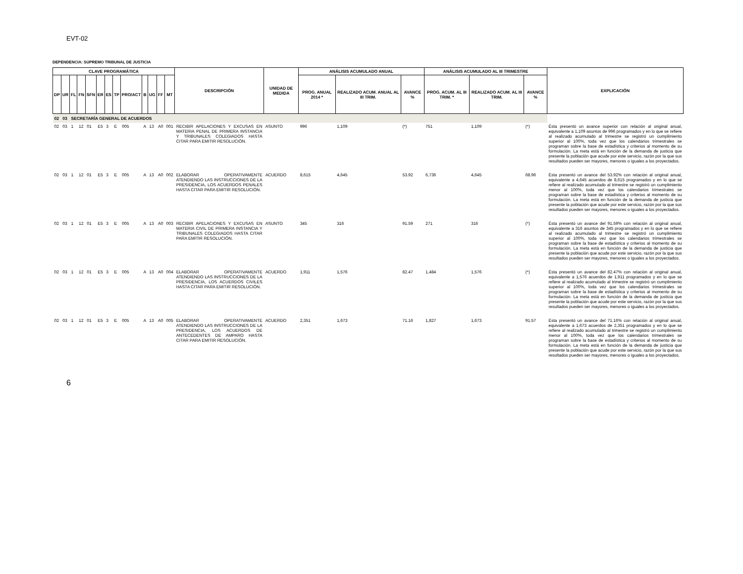EVT-02
DEPENDENCIA: SUPREMO TRIBUNAL DE JUSTICIA
| CLAVE PROGRAMÁTICA | | | | | | | | | | | | | DESCRIPCIÓN | UNIDAD DE MEDIDA | ANÁLISIS ACUMULADO ANUAL | | | ANÁLISIS ACUMULADO AL III TRIMESTRE | | | EXPLICACIÓN |
| --- | --- | --- | --- | --- | --- | --- | --- | --- | --- | --- | --- | --- | --- | --- | --- | --- | --- | --- | --- | --- | --- |
| DP | UR | FL | FN | SFN | ER | ES | TP | PRO/ACT | B | UG | FF | MT | | | PROG. ANUAL 2014 * | REALIZADO ACUM. ANUAL AL III TRIM. | AVANCE % | PROG. ACUM. AL III TRIM. * | REALIZADO ACUM. AL III TRIM. | AVANCE % | |
| 02 | 03 | SECRETARÍA GENERAL DE ACUERDOS | | | | | | | | | | | | | | | | | | | |
| 02 | 03 | 1 | 12 | 01 | E5 | 3 | E | 005 | A | 13 | A0 | 001 | RECIBIR APELACIONES Y EXCUSAS EN MATERIA PENAL DE PRIMERA INSTANCIA Y TRIBUNALES COLEGIADOS HASTA CITAR PARA EMITIR RESOLUCIÓN. | ASUNTO | 996 | 1,109 | (*) | 751 | 1,109 | (*) | Ésta presentó un avance superior con relación al original anual, equivalente a 1,109 asuntos de 996 programados y en lo que se refiere al realizado acumulado al trimestre se registró un cumplimiento superior al 100%, toda vez que los calendarios trimestrales se programan sobre la base de estadística y criterios al momento de su formulación. La meta está en función de la demanda de justicia que presente la población que acude por este servicio, razón por la que sus resultados pueden ser mayores, menores o iguales a los proyectados. |
| 02 | 03 | 1 | 12 | 01 | E5 | 3 | E | 005 | A | 13 | A0 | 002 | ELABORAR OPERATIVAMENTE ATENDIENDO LAS INSTRUCCIONES DE LA PRESIDENCIA, LOS ACUERDOS PENALES HASTA CITAR PARA EMITIR RESOLUCIÓN. | ACUERDO | 8,615 | 4,645 | 53.92 | 6,736 | 4,645 | 68.96 | Ésta presentó un avance del 53.92% con relación al original anual, equivalente a 4,645 acuerdos de 8,615 programados y en lo que se refiere al realizado acumulado al trimestre se registró un cumplimiento menor al 100%, toda vez que los calendarios trimestrales se programan sobre la base de estadística y criterios al momento de su formulación. La meta está en función de la demanda de justicia que presente la población que acude por este servicio, razón por la que sus resultados pueden ser mayores, menores o iguales a los proyectados. |
| 02 | 03 | 1 | 12 | 01 | E5 | 3 | E | 005 | A | 13 | A0 | 003 | RECIBIR APELACIONES Y EXCUSAS EN MATERIA CIVIL DE PRIMERA INSTANCIA Y TRIBUNALES COLEGIADOS HASTA CITAR PARA EMITIR RESOLUCIÓN. | ASUNTO | 345 | 316 | 91.59 | 271 | 316 | (*) | Ésta presentó un avance del 91.59% con relación al original anual, equivalente a 316 asuntos de 345 programados y en lo que se refiere al realizado acumulado al trimestre se registró un cumplimiento superior al 100%, toda vez que los calendarios trimestrales se programan sobre la base de estadística y criterios al momento de su formulación. La meta está en función de la demanda de justicia que presente la población que acude por este servicio, razón por la que sus resultados pueden ser mayores, menores o iguales a los proyectados. |
| 02 | 03 | 1 | 12 | 01 | E5 | 3 | E | 005 | A | 13 | A0 | 004 | ELABORAR OPERATIVAMENTE ATENDIENDO LAS INSTRUCCIONES DE LA PRESIDENCIA, LOS ACUERDOS CIVILES HASTA CITAR PARA EMITIR RESOLUCIÓN. | ACUERDO | 1,911 | 1,576 | 82.47 | 1,484 | 1,576 | (*) | Ésta presentó un avance del 82.47% con relación al original anual, equivalente a 1,576 acuerdos de 1,911 programados y en lo que se refiere al realizado acumulado al trimestre se registró un cumplimiento superior al 100%, toda vez que los calendarios trimestrales se programan sobre la base de estadística y criterios al momento de su formulación. La meta está en función de la demanda de justicia que presente la población que acude por este servicio, razón por la que sus resultados pueden ser mayores, menores o iguales a los proyectados. |
| 02 | 03 | 1 | 12 | 01 | E5 | 3 | E | 005 | A | 13 | A0 | 005 | ELABORAR OPERATIVAMENTE ATENDIENDO LAS INSTRUCCIONES DE LA PRESIDENCIA, LOS ACUERDOS DE ANTECEDENTES DE AMPARO HASTA CITAR PARA EMITIR RESOLUCIÓN. | ACUERDO | 2,351 | 1,673 | 71.16 | 1,827 | 1,673 | 91.57 | Ésta presentó un avance del 71.16% con relación al original anual, equivalente a 1,673 acuerdos de 2,351 programados y en lo que se refiere al realizado acumulado al trimestre se registró un cumplimiento menor al 100%, toda vez que los calendarios trimestrales se programan sobre la base de estadística y criterios al momento de su formulación. La meta está en función de la demanda de justicia que presente la población que acude por este servicio, razón por la que sus resultados pueden ser mayores, menores o iguales a los proyectados. |
6